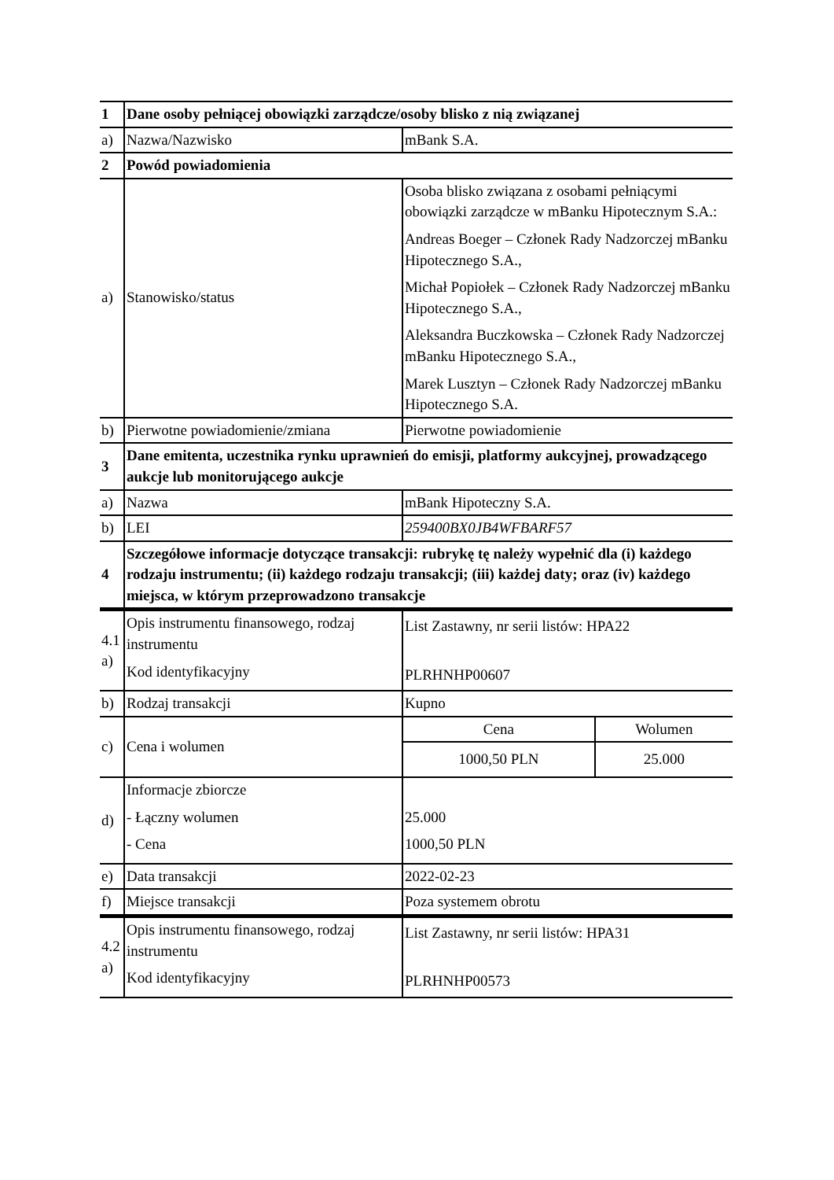| 1 | Dane osoby pełniącej obowiązki zarządcze/osoby blisko z nią związanej | |
| a) | Nazwa/Nazwisko | mBank S.A. |
| 2 | Powód powiadomienia | |
| a) | Stanowisko/status | Osoba blisko związana z osobami pełniącymi obowiązki zarządcze w mBanku Hipotecznym S.A.: Andreas Boeger – Członek Rady Nadzorczej mBanku Hipotecznego S.A., Michał Popiołek – Członek Rady Nadzorczej mBanku Hipotecznego S.A., Aleksandra Buczkowska – Członek Rady Nadzorczej mBanku Hipotecznego S.A., Marek Lusztyn – Członek Rady Nadzorczej mBanku Hipotecznego S.A. |
| b) | Pierwotne powiadomienie/zmiana | Pierwotne powiadomienie |
| 3 | Dane emitenta, uczestnika rynku uprawnień do emisji, platformy aukcyjnej, prowadzącego aukcje lub monitorującego aukcje | |
| a) | Nazwa | mBank Hipoteczny S.A. |
| b) | LEI | 259400BX0JB4WFBARF57 |
| 4 | Szczegółowe informacje dotyczące transakcji: rubrykę tę należy wypełnić dla (i) każdego rodzaju instrumentu; (ii) każdego rodzaju transakcji; (iii) każdej daty; oraz (iv) każdego miejsca, w którym przeprowadzono transakcje | |
| 4.1 a) | Opis instrumentu finansowego, rodzaj instrumentu Kod identyfikacyjny | List Zastawny, nr serii listów: HPA22 PLRHNHP00607 |
| b) | Rodzaj transakcji | Kupno |
| c) | Cena i wolumen | / Cena / Wolumen / / 1000,50 PLN / 25.000 / |
| d) | Informacje zbiorcze - Łączny wolumen - Cena | 25.000 1000,50 PLN |
| e) | Data transakcji | 2022-02-23 |
| f) | Miejsce transakcji | Poza systemem obrotu |
| 4.2 a) | Opis instrumentu finansowego, rodzaj instrumentu Kod identyfikacyjny | List Zastawny, nr serii listów: HPA31 PLRHNHP00573 |